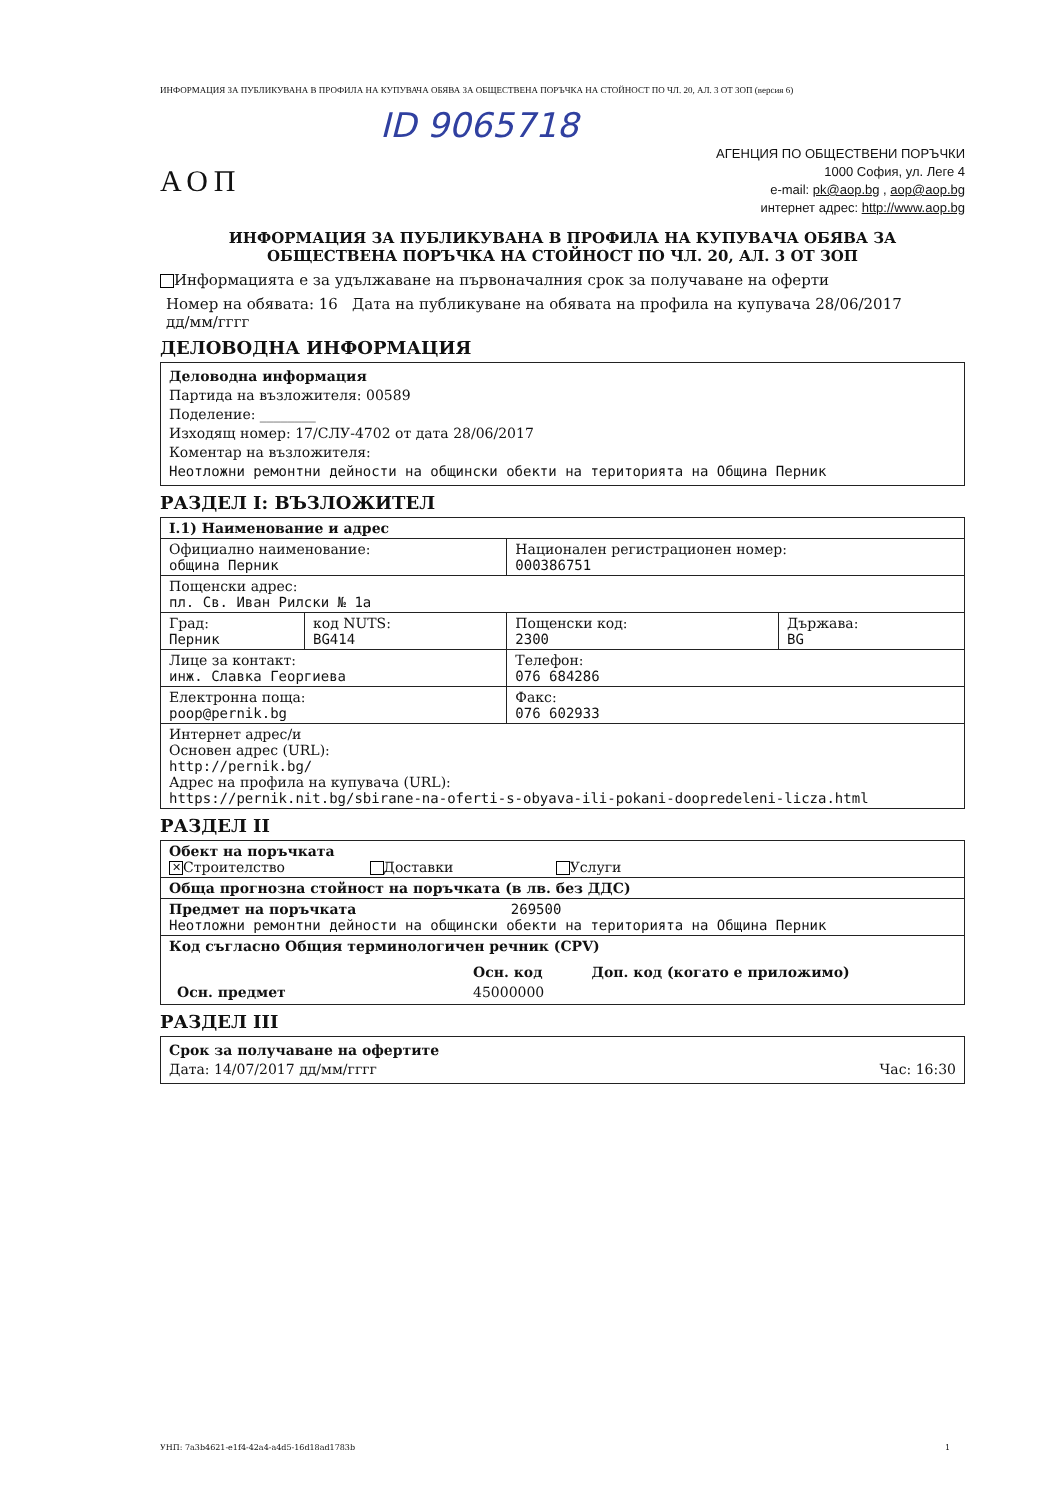ИНФОРМАЦИЯ ЗА ПУБЛИКУВАНА В ПРОФИЛА НА КУПУВАЧА ОБЯВА ЗА ОБЩЕСТВЕНА ПОРЪЧКА НА СТОЙНОСТ ПО ЧЛ. 20, АЛ. 3 ОТ ЗОП (версия 6)
ID 9065718
АОП
АГЕНЦИЯ ПО ОБЩЕСТВЕНИ ПОРЪЧКИ
1000 София, ул. Леге 4
e-mail: pk@aop.bg , aop@aop.bg
интернет адрес: http://www.aop.bg
ИНФОРМАЦИЯ ЗА ПУБЛИКУВАНА В ПРОФИЛА НА КУПУВАЧА ОБЯВА ЗА
ОБЩЕСТВЕНА ПОРЪЧКА НА СТОЙНОСТ ПО ЧЛ. 20, АЛ. 3 ОТ ЗОП
Информацията е за удължаване на първоначалния срок за получаване на оферти
Номер на обявата: 16 Дата на публикуване на обявата на профила на купувача 28/06/2017
дд/мм/гггг
ДЕЛОВОДНА ИНФОРМАЦИЯ
Деловодна информация
Партида на възложителя: 00589
Поделение: ________
Изходящ номер: 17/СЛУ-4702 от дата 28/06/2017
Коментар на възложителя:
Неотложни ремонтни дейности на общински обекти на територията на Община Перник
РАЗДЕЛ I: ВЪЗЛОЖИТЕЛ
| I.1) Наименование и адрес | | | |
| Официално наименование: община Перник | | Национален регистрационен номер: 000386751 | |
| Пощенски адрес: пл. Св. Иван Рилски № 1а | | | |
| Град: Перник | код NUTS: BG414 | Пощенски код: 2300 | Държава: BG |
| Лице за контакт: инж. Славка Георгиева | | Телефон: 076 684286 | |
| Електронна поща: poop@pernik.bg | | Факс: 076 602933 | |
| Интернет адрес/и Основен адрес (URL): http://pernik.bg/ Адрес на профила на купувача (URL): https://pernik.nit.bg/sbirane-na-oferti-s-obyava-ili-pokani-doopredeleni-licza.html | | | |
РАЗДЕЛ II
| Обект на поръчката ✕ Строителство Доставки Услуги |
| Обща прогнозна стойност на поръчката (в лв. без ДДС) |
| Предмет на поръчката 269500 Неотложни ремонтни дейности на общински обекти на територията на Община Перник |
| Код съгласно Общия терминологичен речник (CPV) / / Осн. код / Доп. код (когато е приложимо) / / Осн. предмет / 45000000 / / |
РАЗДЕЛ III
Срок за получаване на офертите
Дата: 14/07/2017 дд/мм/гггг Час: 16:30
УНП: 7a3b4621-e1f4-42a4-a4d5-16d18ad1783b 1